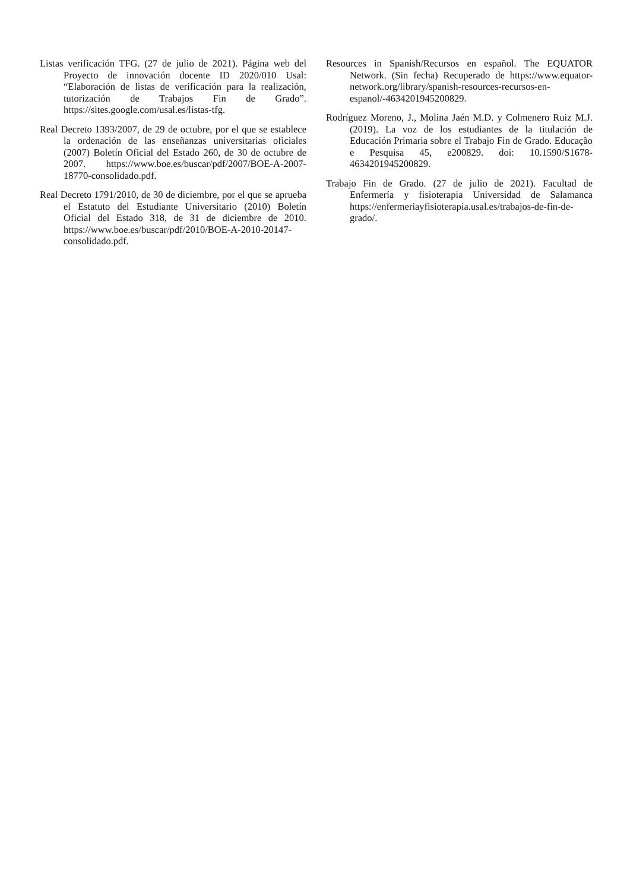Listas verificación TFG. (27 de julio de 2021). Página web del Proyecto de innovación docente ID 2020/010 Usal: “Elaboración de listas de verificación para la realización, tutorización de Trabajos Fin de Grado”. https://sites.google.com/usal.es/listas-tfg.
Real Decreto 1393/2007, de 29 de octubre, por el que se establece la ordenación de las enseñanzas universitarias oficiales (2007) Boletín Oficial del Estado 260, de 30 de octubre de 2007. https://www.boe.es/buscar/pdf/2007/BOE-A-2007-18770-consolidado.pdf.
Real Decreto 1791/2010, de 30 de diciembre, por el que se aprueba el Estatuto del Estudiante Universitario (2010) Boletín Oficial del Estado 318, de 31 de diciembre de 2010. https://www.boe.es/buscar/pdf/2010/BOE-A-2010-20147-consolidado.pdf.
Resources in Spanish/Recursos en español. The EQUATOR Network. (Sin fecha) Recuperado de https://www.equator-network.org/library/spanish-resources-recursos-en-espanol/-4634201945200829.
Rodríguez Moreno, J., Molina Jaén M.D. y Colmenero Ruiz M.J. (2019). La voz de los estudiantes de la titulación de Educación Primaria sobre el Trabajo Fin de Grado. Educação e Pesquisa 45, e200829. doi: 10.1590/S1678-4634201945200829.
Trabajo Fin de Grado. (27 de julio de 2021). Facultad de Enfermería y fisioterapia Universidad de Salamanca https://enfermeriayfisioterapia.usal.es/trabajos-de-fin-de-grado/.